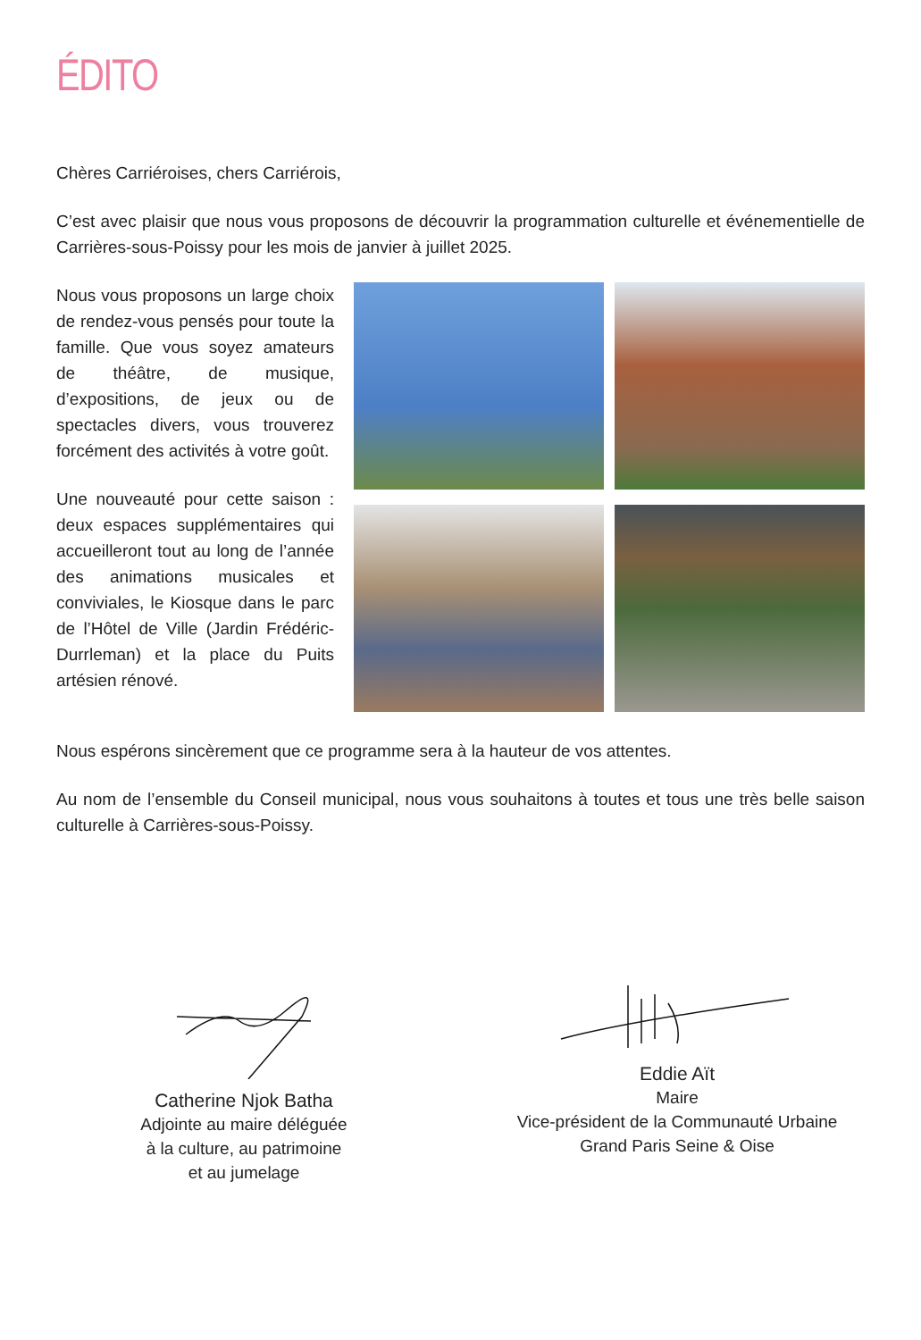ÉDITO
Chères Carriéroises, chers Carriérois,
C’est avec plaisir que nous vous proposons de découvrir la programmation culturelle et événementielle de Carrières-sous-Poissy pour les mois de janvier à juillet 2025.
Nous vous proposons un large choix de rendez-vous pensés pour toute la famille. Que vous soyez amateurs de théâtre, de musique, d’expositions, de jeux ou de spectacles divers, vous trouverez forcément des activités à votre goût.
Une nouveauté pour cette saison : deux espaces supplémentaires qui accueilleront tout au long de l’année des animations musicales et conviviales, le Kiosque dans le parc de l’Hôtel de Ville (Jardin Frédéric-Durrleman) et la place du Puits artésien rénové.
Nous espérons sincèrement que ce programme sera à la hauteur de vos attentes.
Au nom de l’ensemble du Conseil municipal, nous vous souhaitons à toutes et tous une très belle saison culturelle à Carrières-sous-Poissy.
Catherine Njok Batha
Adjointe au maire déléguée
à la culture, au patrimoine
et au jumelage
Eddie Aït
Maire
Vice-président de la Communauté Urbaine
Grand Paris Seine & Oise